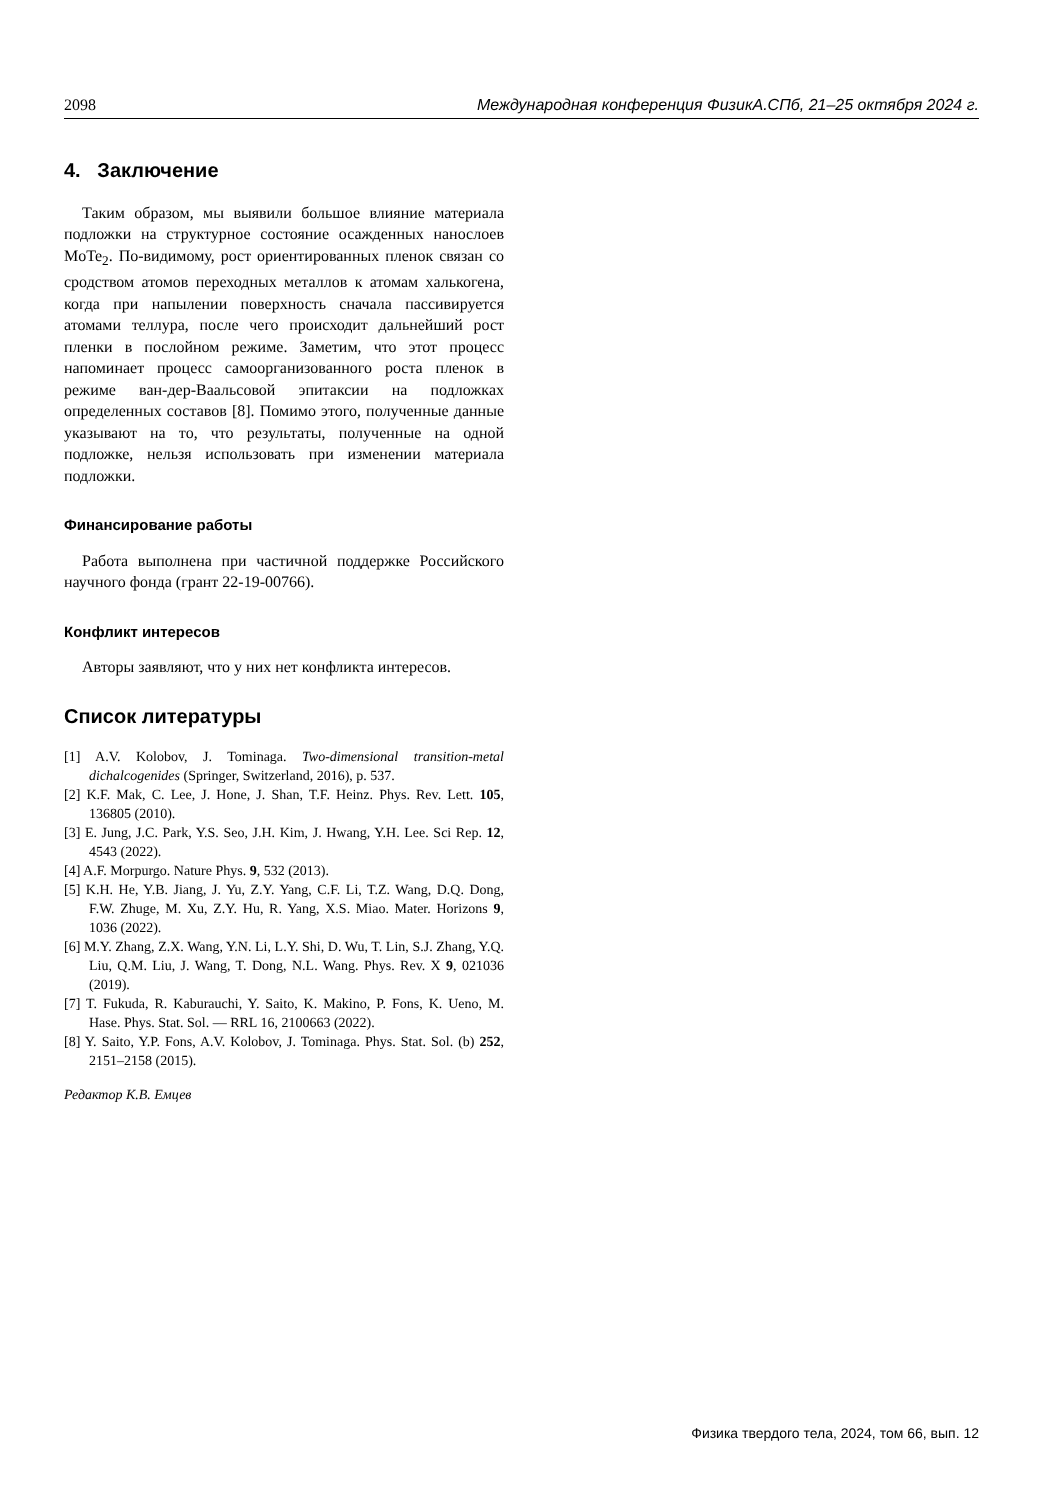2098 Международная конференция ФизикА.СПб, 21–25 октября 2024 г.
4. Заключение
Таким образом, мы выявили большое влияние материала подложки на структурное состояние осажденных нанослоев MoTe<sub>2</sub>. По-видимому, рост ориентированных пленок связан со сродством атомов переходных металлов к атомам халькогена, когда при напылении поверхность сначала пассивируется атомами теллура, после чего происходит дальнейший рост пленки в послойном режиме. Заметим, что этот процесс напоминает процесс самоорганизованного роста пленок в режиме ван-дер-Ваальсовой эпитаксии на подложках определенных составов [8]. Помимо этого, полученные данные указывают на то, что результаты, полученные на одной подложке, нельзя использовать при изменении материала подложки.
Финансирование работы
Работа выполнена при частичной поддержке Российского научного фонда (грант 22-19-00766).
Конфликт интересов
Авторы заявляют, что у них нет конфликта интересов.
Список литературы
[1] A.V. Kolobov, J. Tominaga. Two-dimensional transition-metal dichalcogenides (Springer, Switzerland, 2016), p. 537.
[2] K.F. Mak, C. Lee, J. Hone, J. Shan, T.F. Heinz. Phys. Rev. Lett. 105, 136805 (2010).
[3] E. Jung, J.C. Park, Y.S. Seo, J.H. Kim, J. Hwang, Y.H. Lee. Sci Rep. 12, 4543 (2022).
[4] A.F. Morpurgo. Nature Phys. 9, 532 (2013).
[5] K.H. He, Y.B. Jiang, J. Yu, Z.Y. Yang, C.F. Li, T.Z. Wang, D.Q. Dong, F.W. Zhuge, M. Xu, Z.Y. Hu, R. Yang, X.S. Miao. Mater. Horizons 9, 1036 (2022).
[6] M.Y. Zhang, Z.X. Wang, Y.N. Li, L.Y. Shi, D. Wu, T. Lin, S.J. Zhang, Y.Q. Liu, Q.M. Liu, J. Wang, T. Dong, N.L. Wang. Phys. Rev. X 9, 021036 (2019).
[7] T. Fukuda, R. Kaburauchi, Y. Saito, K. Makino, P. Fons, K. Ueno, M. Hase. Phys. Stat. Sol. — RRL 16, 2100663 (2022).
[8] Y. Saito, Y.P. Fons, A.V. Kolobov, J. Tominaga. Phys. Stat. Sol. (b) 252, 2151–2158 (2015).
Редактор К.В. Емцев
Физика твердого тела, 2024, том 66, вып. 12